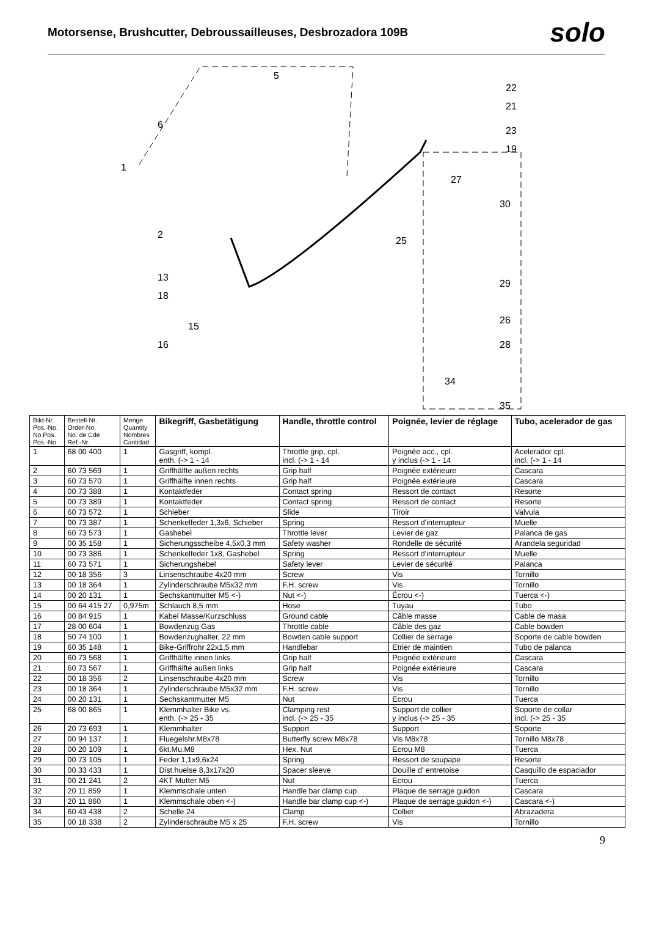Motorsense, Brushcutter, Debroussailleuses, Desbrozadora 109B
solo
1
2
13
18
15
16
5
6
22
21
23
19
27
30
25
29
26
28
34
35
| Bild-Nr. Pos.-No. No.Pos. Pos.-No. | Bestell-Nr. Order-No. No. de Cde Ref.-Nr. | Menge Quantity Nombres Cantidad | Bikegriff, Gasbetätigung | Handle, throttle control | Poignée, levier de réglage | Tubo, acelerador de gas |
| --- | --- | --- | --- | --- | --- | --- |
| 1 | 68 00 400 | 1 | Gasgriff, kompl. enth. (-> 1 - 14 | Throttle grip, cpl. incl. (-> 1 - 14 | Poignée acc., cpl. y inclus (-> 1 - 14 | Acelerador cpl. incl. (-> 1 - 14 |
| 2 | 60 73 569 | 1 | Griffhälfte außen rechts | Grip half | Poignée extérieure | Cascara |
| 3 | 60 73 570 | 1 | Griffhälfte innen rechts | Grip half | Poignée extérieure | Cascara |
| 4 | 00 73 388 | 1 | Kontaktfeder | Contact spring | Ressort de contact | Resorte |
| 5 | 00 73 389 | 1 | Kontaktfeder | Contact spring | Ressort de contact | Resorte |
| 6 | 60 73 572 | 1 | Schieber | Slide | Tiroir | Valvula |
| 7 | 00 73 387 | 1 | Schenkelfeder 1,3x6, Schieber | Spring | Ressort d'interrupteur | Muelle |
| 8 | 60 73 573 | 1 | Gashebel | Throttle lever | Levier de gaz | Palanca de gas |
| 9 | 00 35 158 | 1 | Sicherungsscheibe 4,5x0,3 mm | Safety washer | Rondelle de sécurité | Arandela seguridad |
| 10 | 00 73 386 | 1 | Schenkelfeder 1x8, Gashebel | Spring | Ressort d'interrupteur | Muelle |
| 11 | 60 73 571 | 1 | Sicherungshebel | Safety lever | Levier de sécurité | Palanca |
| 12 | 00 18 356 | 3 | Linsenschraube 4x20 mm | Screw | Vis | Tornillo |
| 13 | 00 18 364 | 1 | Zylinderschraube M5x32 mm | F.H. screw | Vis | Tornillo |
| 14 | 00 20 131 | 1 | Sechskantmutter M5 <-) | Nut <-) | Écrou <-) | Tuerca <-) |
| 15 | 00 64 415 27 | 0,975m | Schlauch 8,5 mm | Hose | Tuyau | Tubo |
| 16 | 00 84 915 | 1 | Kabel Masse/Kurzschluss | Ground cable | Câble masse | Cable de masa |
| 17 | 28 00 604 | 1 | Bowdenzug Gas | Throttle cable | Câble des gaz | Cable bowden |
| 18 | 50 74 100 | 1 | Bowdenzughalter, 22 mm | Bowden cable support | Collier de serrage | Soporte de cable bowden |
| 19 | 60 35 148 | 1 | Bike-Griffrohr 22x1,5 mm | Handlebar | Etrier de maintien | Tubo de palanca |
| 20 | 60 73 568 | 1 | Griffhälfte innen links | Grip half | Poignée extérieure | Cascara |
| 21 | 60 73 567 | 1 | Griffhälfte außen links | Grip half | Poignée extérieure | Cascara |
| 22 | 00 18 356 | 2 | Linsenschraube 4x20 mm | Screw | Vis | Tornillo |
| 23 | 00 18 364 | 1 | Zylinderschraube M5x32 mm | F.H. screw | Vis | Tornillo |
| 24 | 00 20 131 | 1 | Sechskantmutter M5 | Nut | Ecrou | Tuerca |
| 25 | 68 00 865 | 1 | Klemmhalter Bike vs. enth. (-> 25 - 35 | Clamping rest incl. (-> 25 - 35 | Support de collier y inclus (-> 25 - 35 | Soporte de collar incl. (-> 25 - 35 |
| 26 | 20 73 693 | 1 | Klemmhalter | Support | Support | Soporte |
| 27 | 00 94 137 | 1 | Fluegelshr.M8x78 | Butterfly screw M8x78 | Vis M8x78 | Tornillo M8x78 |
| 28 | 00 20 109 | 1 | 6kt.Mu.M8 | Hex. Nut | Ecrou M8 | Tuerca |
| 29 | 00 73 105 | 1 | Feder 1,1x9,6x24 | Spring | Ressort de soupape | Resorte |
| 30 | 00 33 433 | 1 | Dist.huelse 8,3x17x20 | Spacer sleeve | Douille d' entretoise | Casquillo de espaciador |
| 31 | 00 21 241 | 2 | 4KT Mutter M5 | Nut | Ecrou | Tuerca |
| 32 | 20 11 859 | 1 | Klemmschale unten | Handle bar clamp cup | Plaque de serrage guidon | Cascara |
| 33 | 20 11 860 | 1 | Klemmschale oben <-) | Handle bar clamp cup <-) | Plaque de serrage guidon <-) | Cascara <-) |
| 34 | 60 43 438 | 2 | Schelle 24 | Clamp | Collier | Abrazadera |
| 35 | 00 18 338 | 2 | Zylinderschraube M5 x 25 | F.H. screw | Vis | Tornillo |
9